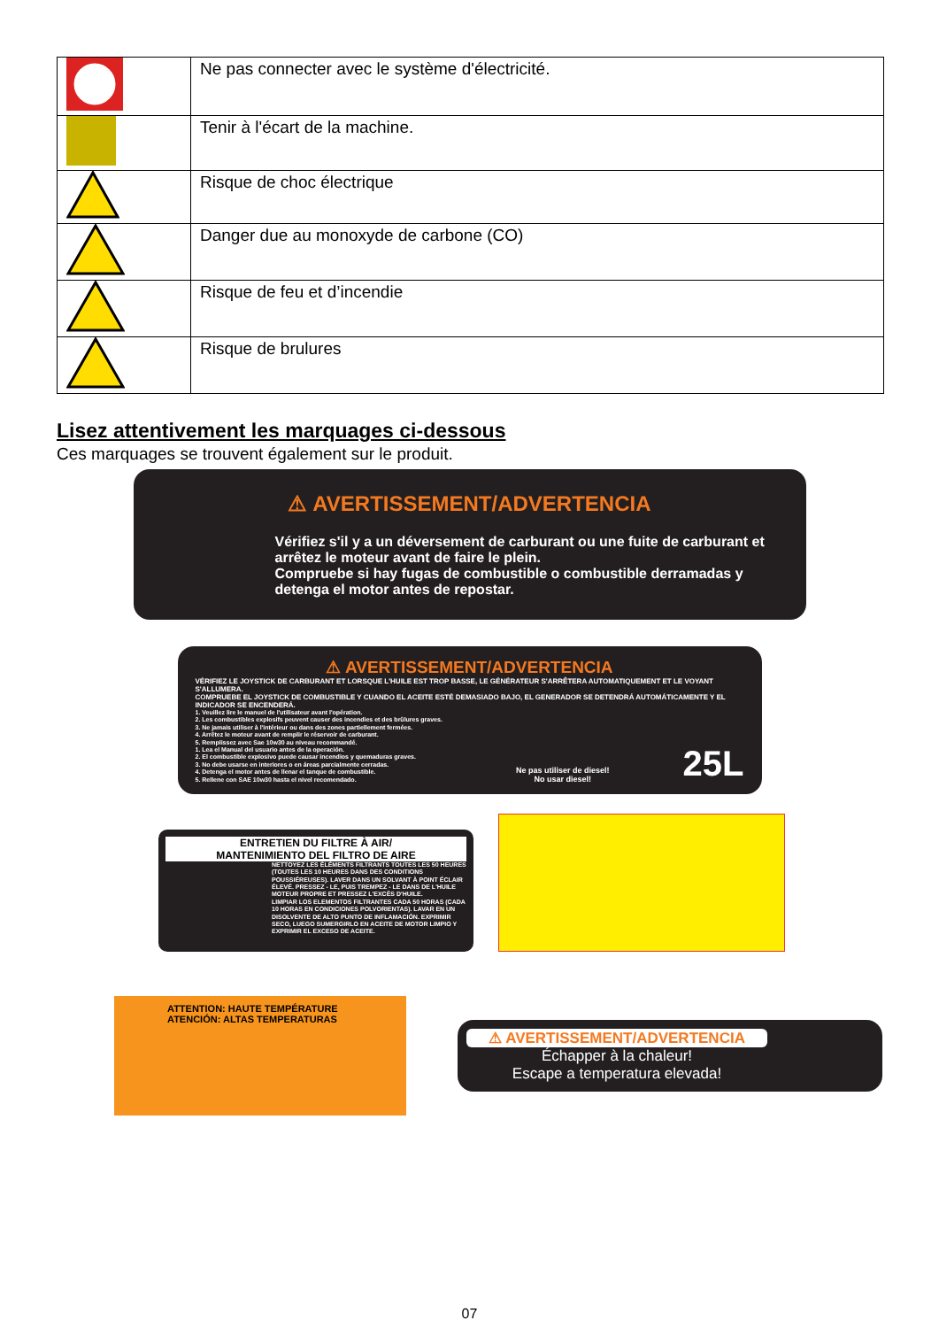| | Ne pas connecter avec le système d'électricité. |
| | Tenir à l'écart de la machine. |
| | Risque de choc électrique |
| | Danger due au monoxyde de carbone (CO) |
| | Risque de feu et d’incendie |
| | Risque de brulures |
Lisez attentivement les marquages ci-dessous
Ces marquages se trouvent également sur le produit.
⚠ AVERTISSEMENT/ADVERTENCIA
Vérifiez s'il y a un déversement de carburant ou une fuite de carburant et arrêtez le moteur avant de faire le plein.
Compruebe si hay fugas de combustible o combustible derramadas y detenga el motor antes de repostar.
⚠ AVERTISSEMENT/ADVERTENCIA
VÉRIFIEZ LE JOYSTICK DE CARBURANT ET LORSQUE L'HUILE EST TROP BASSE, LE GÉNÉRATEUR S'ARRÊTERA AUTOMATIQUEMENT ET LE VOYANT S'ALLUMERA.
COMPRUEBE EL JOYSTICK DE COMBUSTIBLE Y CUANDO EL ACEITE ESTÉ DEMASIADO BAJO, EL GENERADOR SE DETENDRÁ AUTOMÁTICAMENTE Y EL INDICADOR SE ENCENDERÁ.
1. Veuillez lire le manuel de l'utilisateur avant l'opération.
2. Les combustibles explosifs peuvent causer des incendies et des brûlures graves.
3. Ne jamais utiliser à l'intérieur ou dans des zones partiellement fermées.
4. Arrêtez le moteur avant de remplir le réservoir de carburant.
5. Remplissez avec Sae 10w30 au niveau recommandé.
1. Lea el Manual del usuario antes de la operación.
2. El combustible explosivo puede causar incendios y quemaduras graves.
3. No debe usarse en interiores o en áreas parcialmente cerradas.
4. Detenga el motor antes de llenar el tanque de combustible.
5. Rellene con SAE 10w30 hasta el nivel recomendado.
Ne pas utiliser de diesel!
No usar diesel!
25L
ENTRETIEN DU FILTRE À AIR/
MANTENIMIENTO DEL FILTRO DE AIRE
NETTOYEZ LES ÉLÉMENTS FILTRANTS TOUTES LES 50 HEURES (TOUTES LES 10 HEURES DANS DES CONDITIONS POUSSIÉREUSES). LAVER DANS UN SOLVANT À POINT ÉCLAIR ÉLEVÉ. PRESSEZ - LE, PUIS TREMPEZ - LE DANS DE L'HUILE MOTEUR PROPRE ET PRESSEZ L'EXCÈS D'HUILE.
LIMPIAR LOS ELEMENTOS FILTRANTES CADA 50 HORAS (CADA 10 HORAS EN CONDICIONES POLVORIENTAS). LAVAR EN UN DISOLVENTE DE ALTO PUNTO DE INFLAMACIÓN. EXPRIMIR SECO, LUEGO SUMERGIRLO EN ACEITE DE MOTOR LIMPIO Y EXPRIMIR EL EXCESO DE ACEITE.
ATTENTION: HAUTE TEMPÉRATURE
ATENCIÓN: ALTAS TEMPERATURAS
⚠ AVERTISSEMENT/ADVERTENCIA
Échapper à la chaleur!
Escape a temperatura elevada!
07